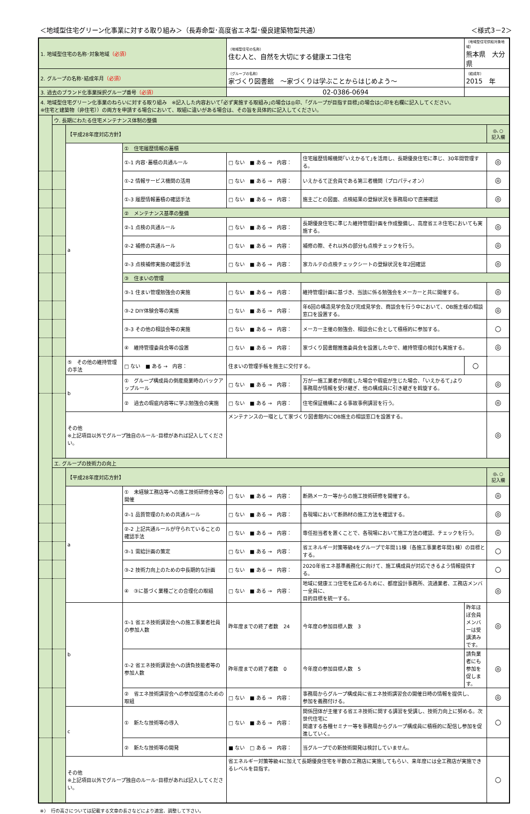＜地域型住宅グリーン化事業に対する取り組み＞（長寿命型･高度省エネ型･優良建築物型共通） ＜様式3－2＞
| 1. 地域型住宅の名称･対象地域 （必須） | | | | （地域型住宅の名称） 住む人と、自然を大切にする健康エコ住宅 | | （地域型住宅供給対象地域） 熊本県 大分県 | |
| 2. グループの名称･結成年月 （必須） | | | | （グループの名称） 家づくり図書館 ～家づくりは学ぶことからはじめよう～ | | （結成年） 2015 年 | |
| 3. 過去のブランド化事業採択グループ番号 （必須） | | | | 02-0386-0694 | | | |
| 4. 地域型住宅グリーン化事業のねらいに対する取り組み ※記入した内容おいて｢必ず実施する取組み｣の場合は◎印、｢グループが目指す目標｣の場合は○印を右欄に記入してください。 ※住宅と建築物（非住宅））の両方を申請する場合において、取組に違いがある場合は、その旨を具体的に記入してください。 | | | | | | | |
| | ウ. 長期にわたる住宅メンテナンス体制の整備 | | | | | | |
| | | 【平成28年度対応方針】 | | | | | ◎､○ 記入欄 |
| | | a | ① 住宅履歴情報の蓄積 | | | | |
| | | | ①-1 内容･蓄積の共通ルール | □ ない ■ ある → 内容： | 住宅履歴情報機関｢いえかるて｣を活用し、長期優良住宅に準じ、30年間管理する。 | | ◎ |
| | | | ①-2 情報サービス機関の活用 | □ ない ■ ある → 内容： | いえかるて正会員である第三者機関（プロパティオン） | | ◎ |
| | | | ①-3 履歴情報蓄積の確認手法 | □ ない ■ ある → 内容： | 施主ごとの図面、点検結果の登録状況を事務局IDで直接確認 | | ◎ |
| | | | ② メンテナンス基準の整備 | | | | |
| | | | ②-1 点検の共通ルール | □ ない ■ ある → 内容： | 長期優良住宅に準じた維持管理計画を作成整備し、高度省エネ住宅においても実施する。 | | ◎ |
| | | | ②-2 補修の共通ルール | □ ない ■ ある → 内容： | 補修の際、それ以外の部分も点検チェックを行う。 | | ◎ |
| | | | ②-3 点検補修実施の確認手法 | □ ない ■ ある → 内容： | 家カルテの点検チェックシートの登録状況を年2回確認 | | ◎ |
| | | | ③ 住まいの管理 | | | | |
| | | | ③-1 住まい管理勉強会の実施 | □ ない ■ ある → 内容： | 維持管理計画に基づき、当該に係る勉強会をメーカーと共に開催する。 | | ◎ |
| | | | ③-2 DIY体験会等の実施 | □ ない ■ ある → 内容： | 年6回の構造見学会及び完成見学会、商談会を行う中において、OB施主様の相談窓口を設置する。 | | ◎ |
| | | | ③-3 その他の相談会等の実施 | □ ない ■ ある → 内容： | メーカー主催の勉強会、相談会に会として積極的に参加する。 | | ○ |
| | | | ④ 維持管理委員会等の設置 | □ ない ■ ある → 内容： | 家づくり図書館推進委員会を設置した中で、維持管理の検討も実施する。 | | ◎ |
| | | ⑤ その他の維持管理の手法 | □ ない ■ ある → 内容： | 住まいの管理手帳を施主に交付する。 | | ○ | |
| | | b | ① グループ構成員の倒産廃業時のバックアップルール | □ ない ■ ある → 内容： | 万が一施工業者が倒産した場合や瑕疵が生じた場合、｢いえかるて｣より 事務局が情報を受け継ぎ、他の構成員に引き継ぎを斡旋する。 | | ◎ |
| | | | ② 過去の瑕疵内容等に学ぶ勉強会の実施 | □ ない ■ ある → 内容： | 住宅保証機構による事故事例講習を行う。 | | ◎ |
| | | その他 ※上記項目以外でグループ独自のルール･目標があれば記入してください。 | | メンテナンスの一環として家づくり図書館内にOB施主の相談窓口を設置する。 | | | ◎ |
| | エ. グループの技術力の向上 | | | | | | |
| | | 【平成28年度対応方針】 | | | | | ◎､○ 記入欄 |
| | | a | ① 未経験工務店等への施工技術研修会等の開催 | □ ない ■ ある → 内容： | 断熱メーカー等からの施工技術研修を開催する。 | | ◎ |
| | | | ②-1 品質管理のための共通ルール | □ ない ■ ある → 内容： | 各現場において断熱材の施工方法を確認する。 | | ◎ |
| | | | ②-2 上記共通ルールが守られていることの確認手法 | □ ない ■ ある → 内容： | 専任担当者を置くことで、各現場において施工方法の確認、チェックを行う。 | | ◎ |
| | | | ③-1 需給計画の策定 | □ ない ■ ある → 内容： | 省エネルギー対策等級4をグループで年間11棟（各施工事業者年間1棟）の目標とする。 | | ○ |
| | | | ③-2 技術力向上のための中長期的な計画 | □ ない ■ ある → 内容： | 2020年省エネ基準義務化に向けて、施工構成員が対応できるよう情報提供する。 | | ○ |
| | | | ④ ③に基づく業種ごとの合理化の取組 | □ ない ■ ある → 内容： | 地域に健康エコ住宅を広めるために、都度設計事務所、流通業者、工務店メンバー全員に、 目的目標を統一する。 | | ◎ |
| | | b | ①-1 省エネ技術講習会への施工事業者社員の参加人数 | 昨年度までの終了者数 24 | 今年度の参加目標人数 3 | 昨年ほぼ会員メンバーは受講済みです。 | ◎ |
| | | | ①-2 省エネ技術講習会への請負技能者等の参加人数 | 昨年度までの終了者数 0 | 今年度の参加目標人数 5 | 請負業者にも参加を促します。 | ◎ |
| | | | ② 省エネ技術講習会への参加促進のための取組 | □ ない ■ ある → 内容： | 事務局からグループ構成員に省エネ技術講習会の開催日時の情報を提供し、 参加を義務付ける。 | | ◎ |
| | | c | ① 新たな技術等の導入 | □ ない ■ ある → 内容： | 関係団体が主催する省エネ技術に関する講習を受講し、技術力向上に努める。次世代住宅に 関連する各種セミナー等を事務局からグループ構成員に積極的に配信し参加を促進していく。 | | ○ |
| | | | ② 新たな技術等の開発 | ■ ない □ ある → 内容： | 当グループでの新技術開発は検討していません。 | | |
| | | その他 ※上記項目以外でグループ独自のルール･目標があれば記入してください。 | | 省エネルギー対策等級4に加えて長期優良住宅を半数の工務店に実施してもらい、来年度には全工務店が実施できるレベルを目指す。 | | | ○ |
※）　行の高さについては記載する文章の長さなどにより適宜、調整して下さい。